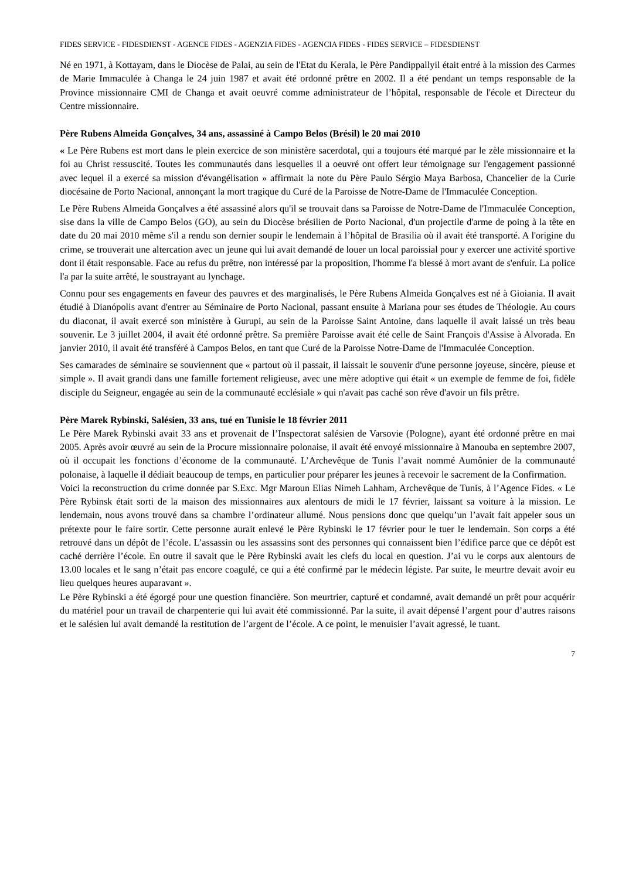FIDES SERVICE - FIDESDIENST - AGENCE FIDES - AGENZIA FIDES - AGENCIA FIDES - FIDES SERVICE – FIDESDIENST
Né en 1971, à Kottayam, dans le Diocèse de Palai, au sein de l'Etat du Kerala, le Père Pandippallyil était entré à la mission des Carmes de Marie Immaculée à Changa le 24 juin 1987 et avait été ordonné prêtre en 2002. Il a été pendant un temps responsable de la Province missionnaire CMI de Changa et avait oeuvré comme administrateur de l’hôpital, responsable de l'école et Directeur du Centre missionnaire.
Père Rubens Almeida Gonçalves, 34 ans, assassiné à Campo Belos (Brésil) le 20 mai 2010
« Le Père Rubens est mort dans le plein exercice de son ministère sacerdotal, qui a toujours été marqué par le zèle missionnaire et la foi au Christ ressuscité. Toutes les communautés dans lesquelles il a oeuvré ont offert leur témoignage sur l'engagement passionné avec lequel il a exercé sa mission d'évangélisation » affirmait la note du Père Paulo Sérgio Maya Barbosa, Chancelier de la Curie diocésaine de Porto Nacional, annonçant la mort tragique du Curé de la Paroisse de Notre-Dame de l'Immaculée Conception.
Le Père Rubens Almeida Gonçalves a été assassiné alors qu'il se trouvait dans sa Paroisse de Notre-Dame de l'Immaculée Conception, sise dans la ville de Campo Belos (GO), au sein du Diocèse brésilien de Porto Nacional, d'un projectile d'arme de poing à la tête en date du 20 mai 2010 même s'il a rendu son dernier soupir le lendemain à l’hôpital de Brasilia où il avait été transporté. A l'origine du crime, se trouverait une altercation avec un jeune qui lui avait demandé de louer un local paroissial pour y exercer une activité sportive dont il était responsable. Face au refus du prêtre, non intéressé par la proposition, l'homme l'a blessé à mort avant de s'enfuir. La police l'a par la suite arrêté, le soustrayant au lynchage.
Connu pour ses engagements en faveur des pauvres et des marginalisés, le Père Rubens Almeida Gonçalves est né à Gioiania. Il avait étudié à Dianópolis avant d'entrer au Séminaire de Porto Nacional, passant ensuite à Mariana pour ses études de Théologie. Au cours du diaconat, il avait exercé son ministère à Gurupi, au sein de la Paroisse Saint Antoine, dans laquelle il avait laissé un très beau souvenir. Le 3 juillet 2004, il avait été ordonné prêtre. Sa première Paroisse avait été celle de Saint François d'Assise à Alvorada. En janvier 2010, il avait été transféré à Campos Belos, en tant que Curé de la Paroisse Notre-Dame de l'Immaculée Conception.
Ses camarades de séminaire se souviennent que « partout où il passait, il laissait le souvenir d'une personne joyeuse, sincère, pieuse et simple ». Il avait grandi dans une famille fortement religieuse, avec une mère adoptive qui était « un exemple de femme de foi, fidèle disciple du Seigneur, engagée au sein de la communauté ecclésiale » qui n'avait pas caché son rêve d'avoir un fils prêtre.
Père Marek Rybinski, Salésien, 33 ans, tué en Tunisie le 18 février 2011
Le Père Marek Rybinski avait 33 ans et provenait de l’Inspectorat salésien de Varsovie (Pologne), ayant été ordonné prêtre en mai 2005. Après avoir œuvré au sein de la Procure missionnaire polonaise, il avait été envoyé missionnaire à Manouba en septembre 2007, où il occupait les fonctions d’économe de la communauté. L’Archevêque de Tunis l’avait nommé Aumônier de la communauté polonaise, à laquelle il dédiait beaucoup de temps, en particulier pour préparer les jeunes à recevoir le sacrement de la Confirmation.
Voici la reconstruction du crime donnée par S.Exc. Mgr Maroun Elias Nimeh Lahham, Archevêque de Tunis, à l’Agence Fides. « Le Père Rybinsk était sorti de la maison des missionnaires aux alentours de midi le 17 février, laissant sa voiture à la mission. Le lendemain, nous avons trouvé dans sa chambre l’ordinateur allumé. Nous pensions donc que quelqu’un l’avait fait appeler sous un prétexte pour le faire sortir. Cette personne aurait enlevé le Père Rybinski le 17 février pour le tuer le lendemain. Son corps a été retrouvé dans un dépôt de l’école. L’assassin ou les assassins sont des personnes qui connaissent bien l’édifice parce que ce dépôt est caché derrière l’école. En outre il savait que le Père Rybinski avait les clefs du local en question. J’ai vu le corps aux alentours de 13.00 locales et le sang n’était pas encore coagulé, ce qui a été confirmé par le médecin légiste. Par suite, le meurtre devait avoir eu lieu quelques heures auparavant ».
Le Père Rybinski a été égorgé pour une question financière. Son meurtrier, capturé et condamné, avait demandé un prêt pour acquérir du matériel pour un travail de charpenterie qui lui avait été commissionné. Par la suite, il avait dépensé l’argent pour d’autres raisons et le salésien lui avait demandé la restitution de l’argent de l’école. A ce point, le menuisier l’avait agressé, le tuant.
7